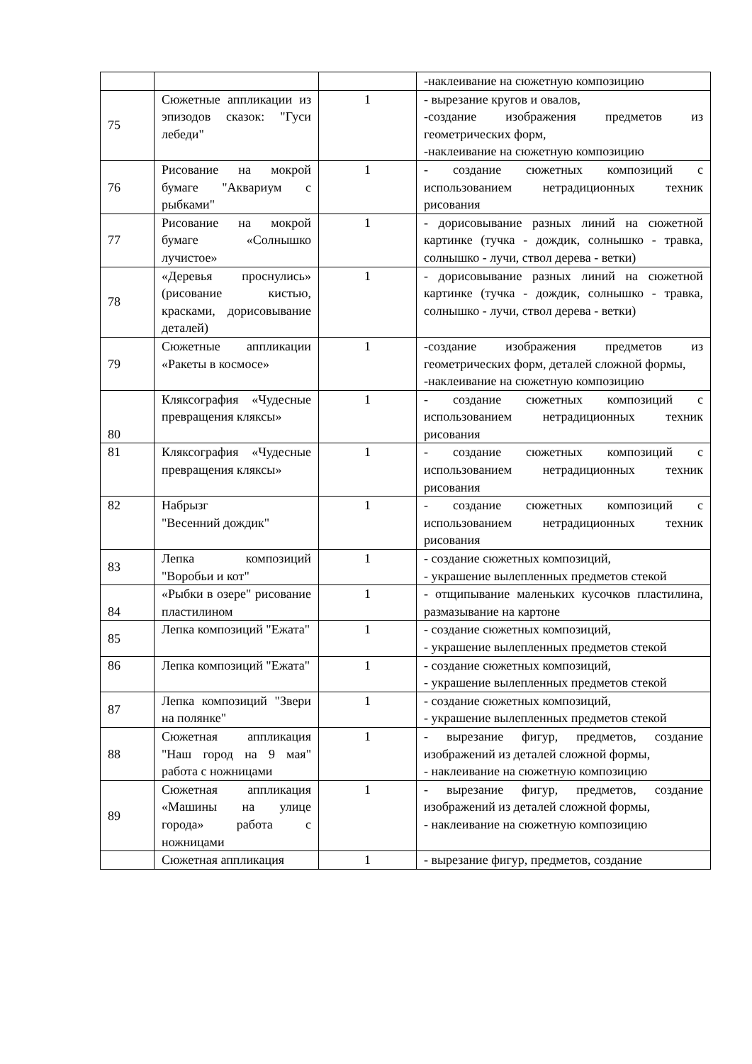| | | | -наклеивание на сюжетную композицию |
| 75 | Сюжетные аппликации из эпизодов сказок: "Гуси лебеди" | 1 | - вырезание кругов и овалов, -создание изображения предметов из геометрических форм, -наклеивание на сюжетную композицию |
| 76 | Рисование на мокрой бумаге "Аквариум с рыбками" | 1 | - создание сюжетных композиций с использованием нетрадиционных техник рисования |
| 77 | Рисование на мокрой бумаге «Солнышко лучистое» | 1 | - дорисовывание разных линий на сюжетной картинке (тучка - дождик, солнышко - травка, солнышко - лучи, ствол дерева - ветки) |
| 78 | «Деревья проснулись» (рисование кистью, красками, дорисовывание деталей) | 1 | - дорисовывание разных линий на сюжетной картинке (тучка - дождик, солнышко - травка, солнышко - лучи, ствол дерева - ветки) |
| 79 | Сюжетные аппликации «Ракеты в космосе» | 1 | -создание изображения предметов из геометрических форм, деталей сложной формы, -наклеивание на сюжетную композицию |
| 80 | Кляксография «Чудесные превращения кляксы» | 1 | - создание сюжетных композиций с использованием нетрадиционных техник рисования |
| 81 | Кляксография «Чудесные превращения кляксы» | 1 | - создание сюжетных композиций с использованием нетрадиционных техник рисования |
| 82 | Набрызг "Весенний дождик" | 1 | - создание сюжетных композиций с использованием нетрадиционных техник рисования |
| 83 | Лепка композиций "Воробьи и кот" | 1 | - создание сюжетных композиций, - украшение вылепленных предметов стекой |
| 84 | «Рыбки в озере" рисование пластилином | 1 | - отщипывание маленьких кусочков пластилина, размазывание на картоне |
| 85 | Лепка композиций "Ежата" | 1 | - создание сюжетных композиций, - украшение вылепленных предметов стекой |
| 86 | Лепка композиций "Ежата" | 1 | - создание сюжетных композиций, - украшение вылепленных предметов стекой |
| 87 | Лепка композиций "Звери на полянке" | 1 | - создание сюжетных композиций, - украшение вылепленных предметов стекой |
| 88 | Сюжетная аппликация "Наш город на 9 мая" работа с ножницами | 1 | - вырезание фигур, предметов, создание изображений из деталей сложной формы, - наклеивание на сюжетную композицию |
| 89 | Сюжетная аппликация «Машины на улице города» работа с ножницами | 1 | - вырезание фигур, предметов, создание изображений из деталей сложной формы, - наклеивание на сюжетную композицию |
| | Сюжетная аппликация | 1 | - вырезание фигур, предметов, создание |